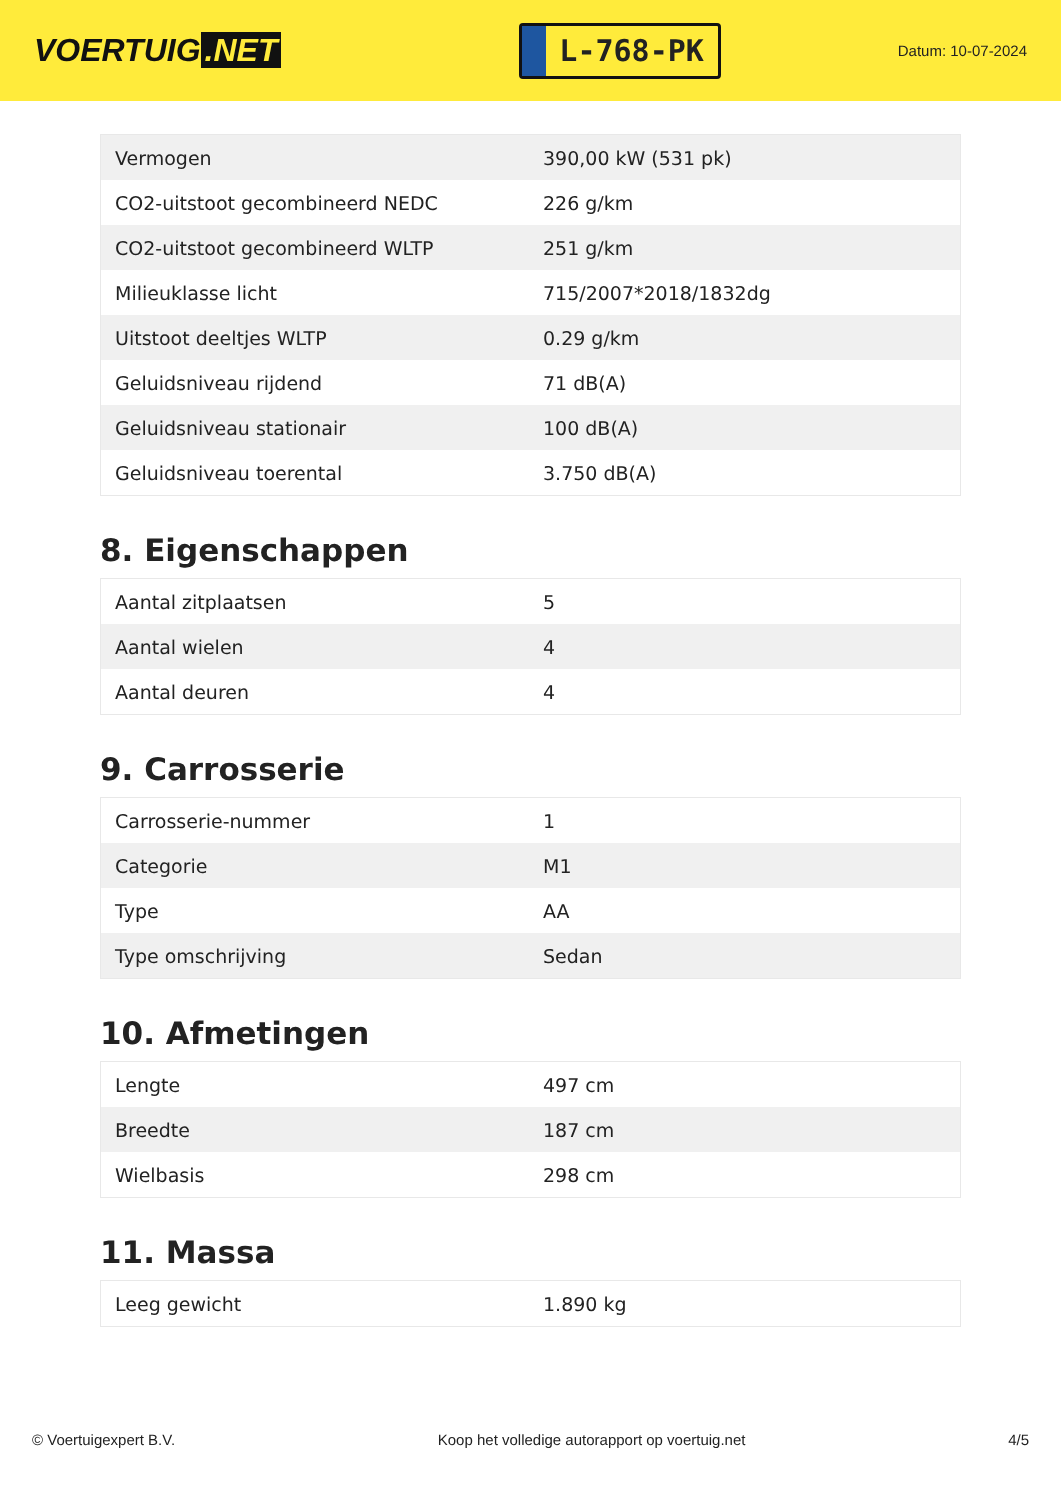VOERTUIG.NET
L-768-PK
Datum: 10-07-2024
| Vermogen | 390,00 kW (531 pk) |
| CO2-uitstoot gecombineerd NEDC | 226 g/km |
| CO2-uitstoot gecombineerd WLTP | 251 g/km |
| Milieuklasse licht | 715/2007*2018/1832dg |
| Uitstoot deeltjes WLTP | 0.29 g/km |
| Geluidsniveau rijdend | 71 dB(A) |
| Geluidsniveau stationair | 100 dB(A) |
| Geluidsniveau toerental | 3.750 dB(A) |
8. Eigenschappen
| Aantal zitplaatsen | 5 |
| Aantal wielen | 4 |
| Aantal deuren | 4 |
9. Carrosserie
| Carrosserie-nummer | 1 |
| Categorie | M1 |
| Type | AA |
| Type omschrijving | Sedan |
10. Afmetingen
| Lengte | 497 cm |
| Breedte | 187 cm |
| Wielbasis | 298 cm |
11. Massa
| Leeg gewicht | 1.890 kg |
© Voertuigexpert B.V. Koop het volledige autorapport op voertuig.net 4/5